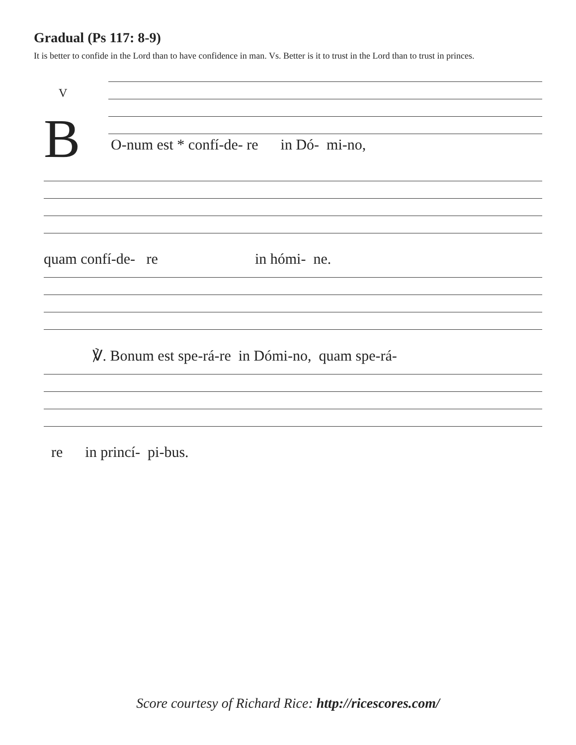Gradual (Ps 117: 8-9)
It is better to confide in the Lord than to have confidence in man. Vs. Better is it to trust in the Lord than to trust in princes.
V
B
O-num est * confí-de- re in Dó- mi-no,
quam confí-de- re in hómi- ne.
℣. Bonum est spe-rá-re in Dómi-no, quam spe-rá-
re in princí- pi-bus.
Score courtesy of Richard Rice: http://ricescores.com/